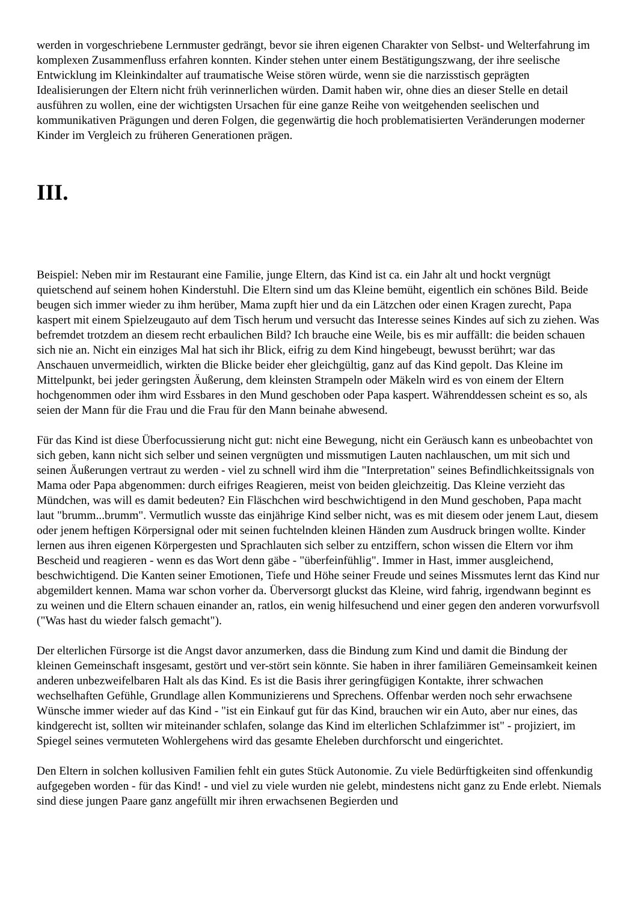werden in vorgeschriebene Lernmuster gedrängt, bevor sie ihren eigenen Charakter von Selbst- und Welterfahrung im komplexen Zusammenfluss erfahren konnten. Kinder stehen unter einem Bestätigungszwang, der ihre seelische Entwicklung im Kleinkindalter auf traumatische Weise stören würde, wenn sie die narzisstisch geprägten Idealisierungen der Eltern nicht früh verinnerlichen würden. Damit haben wir, ohne dies an dieser Stelle en detail ausführen zu wollen, eine der wichtigsten Ursachen für eine ganze Reihe von weitgehenden seelischen und kommunikativen Prägungen und deren Folgen, die gegenwärtig die hoch problematisierten Veränderungen moderner Kinder im Vergleich zu früheren Generationen prägen.
III.
Beispiel: Neben mir im Restaurant eine Familie, junge Eltern, das Kind ist ca. ein Jahr alt und hockt vergnügt quietschend auf seinem hohen Kinderstuhl. Die Eltern sind um das Kleine bemüht, eigentlich ein schönes Bild. Beide beugen sich immer wieder zu ihm herüber, Mama zupft hier und da ein Lätzchen oder einen Kragen zurecht, Papa kaspert mit einem Spielzeugauto auf dem Tisch herum und versucht das Interesse seines Kindes auf sich zu ziehen. Was befremdet trotzdem an diesem recht erbaulichen Bild? Ich brauche eine Weile, bis es mir auffällt: die beiden schauen sich nie an. Nicht ein einziges Mal hat sich ihr Blick, eifrig zu dem Kind hingebeugt, bewusst berührt; war das Anschauen unvermeidlich, wirkten die Blicke beider eher gleichgültig, ganz auf das Kind gepolt. Das Kleine im Mittelpunkt, bei jeder geringsten Äußerung, dem kleinsten Strampeln oder Mäkeln wird es von einem der Eltern hochgenommen oder ihm wird Essbares in den Mund geschoben oder Papa kaspert. Währenddessen scheint es so, als seien der Mann für die Frau und die Frau für den Mann beinahe abwesend.
Für das Kind ist diese Überfocussierung nicht gut: nicht eine Bewegung, nicht ein Geräusch kann es unbeobachtet von sich geben, kann nicht sich selber und seinen vergnügten und missmutigen Lauten nachlauschen, um mit sich und seinen Äußerungen vertraut zu werden - viel zu schnell wird ihm die "Interpretation" seines Befindlichkeitssignals von Mama oder Papa abgenommen: durch eifriges Reagieren, meist von beiden gleichzeitig. Das Kleine verzieht das Mündchen, was will es damit bedeuten? Ein Fläschchen wird beschwichtigend in den Mund geschoben, Papa macht laut "brumm...brumm". Vermutlich wusste das einjährige Kind selber nicht, was es mit diesem oder jenem Laut, diesem oder jenem heftigen Körpersignal oder mit seinen fuchtelnden kleinen Händen zum Ausdruck bringen wollte. Kinder lernen aus ihren eigenen Körpergesten und Sprachlauten sich selber zu entziffern, schon wissen die Eltern vor ihm Bescheid und reagieren - wenn es das Wort denn gäbe - "überfeinfühlig". Immer in Hast, immer ausgleichend, beschwichtigend. Die Kanten seiner Emotionen, Tiefe und Höhe seiner Freude und seines Missmutes lernt das Kind nur abgemildert kennen. Mama war schon vorher da. Überversorgt gluckst das Kleine, wird fahrig, irgendwann beginnt es zu weinen und die Eltern schauen einander an, ratlos, ein wenig hilfesuchend und einer gegen den anderen vorwurfsvoll ("Was hast du wieder falsch gemacht").
Der elterlichen Fürsorge ist die Angst davor anzumerken, dass die Bindung zum Kind und damit die Bindung der kleinen Gemeinschaft insgesamt, gestört und ver-stört sein könnte. Sie haben in ihrer familiären Gemeinsamkeit keinen anderen unbezweifelbaren Halt als das Kind. Es ist die Basis ihrer geringfügigen Kontakte, ihrer schwachen wechselhaften Gefühle, Grundlage allen Kommunizierens und Sprechens. Offenbar werden noch sehr erwachsene Wünsche immer wieder auf das Kind - "ist ein Einkauf gut für das Kind, brauchen wir ein Auto, aber nur eines, das kindgerecht ist, sollten wir miteinander schlafen, solange das Kind im elterlichen Schlafzimmer ist" - projiziert, im Spiegel seines vermuteten Wohlergehens wird das gesamte Eheleben durchforscht und eingerichtet.
Den Eltern in solchen kollusiven Familien fehlt ein gutes Stück Autonomie. Zu viele Bedürftigkeiten sind offenkundig aufgegeben worden - für das Kind! - und viel zu viele wurden nie gelebt, mindestens nicht ganz zu Ende erlebt. Niemals sind diese jungen Paare ganz angefüllt mir ihren erwachsenen Begierden und